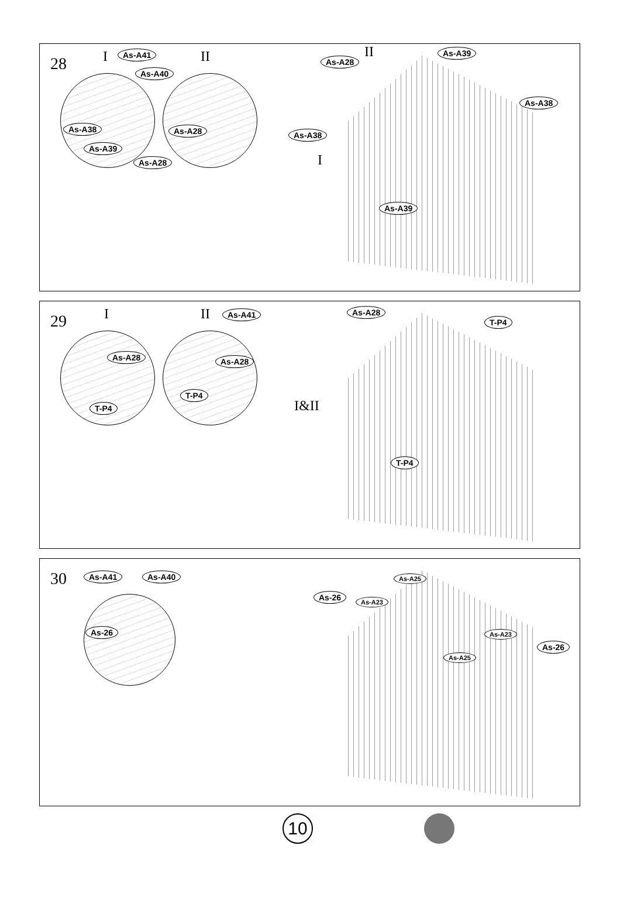28 I II
As-A41
As-A40
As-A38
As-A39
As-A28
As-A28
II
As-A28
As-A39
As-A38
As-A38
I
As-A39
29 I II As-A41
As-A28 As-A28
T-P4
T-P4
As-A28
T-P4
I&II
T-P4
30 As-A41 As-A40
As-26
As-A25
As-26 As-A23
As-A23
As-26
As-A25
10